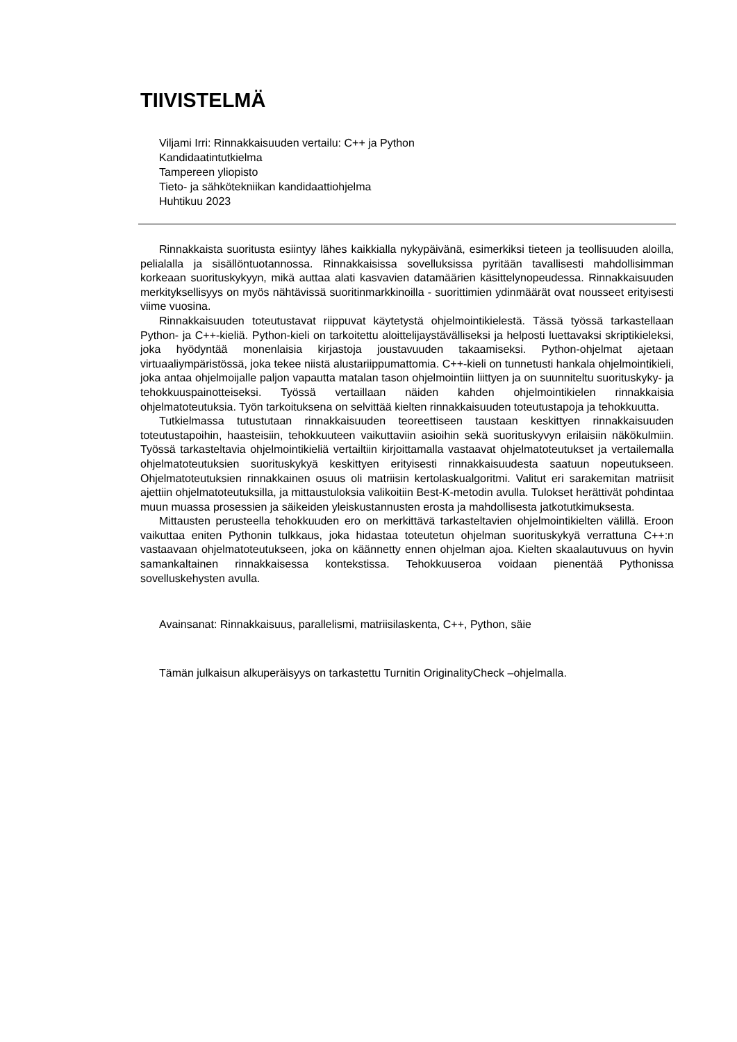TIIVISTELMÄ
Viljami Irri: Rinnakkaisuuden vertailu: C++ ja Python
Kandidaatintutkielma
Tampereen yliopisto
Tieto- ja sähkötekniikan kandidaattiohjelma
Huhtikuu 2023
Rinnakkaista suoritusta esiintyy lähes kaikkialla nykypäivänä, esimerkiksi tieteen ja teollisuuden aloilla, pelialalla ja sisällöntuotannossa. Rinnakkaisissa sovelluksissa pyritään tavallisesti mahdollisimman korkeaan suorituskykyyn, mikä auttaa alati kasvavien datamäärien käsittelynopeudessa. Rinnakkaisuuden merkityksellisyys on myös nähtävissä suoritinmarkkinoilla - suorittimien ydinmäärät ovat nousseet erityisesti viime vuosina.
Rinnakkaisuuden toteutustavat riippuvat käytetystä ohjelmointikielestä. Tässä työssä tarkastellaan Python- ja C++-kieliä. Python-kieli on tarkoitettu aloittelijaystävälliseksi ja helposti luettavaksi skriptikieleksi, joka hyödyntää monenlaisia kirjastoja joustavuuden takaamiseksi. Python-ohjelmat ajetaan virtuaaliympäristössä, joka tekee niistä alustariippumattomia. C++-kieli on tunnetusti hankala ohjelmointikieli, joka antaa ohjelmoijalle paljon vapautta matalan tason ohjelmointiin liittyen ja on suunniteltu suorituskyky- ja tehokkuuspainotteiseksi. Työssä vertaillaan näiden kahden ohjelmointikielen rinnakkaisia ohjelmatoteutuksia. Työn tarkoituksena on selvittää kielten rinnakkaisuuden toteutustapoja ja tehokkuutta.
Tutkielmassa tutustutaan rinnakkaisuuden teoreettiseen taustaan keskittyen rinnakkaisuuden toteutustapoihin, haasteisiin, tehokkuuteen vaikuttaviin asioihin sekä suorituskyvyn erilaisiin näkökulmiin. Työssä tarkasteltavia ohjelmointikieliä vertailtiin kirjoittamalla vastaavat ohjelmatoteutukset ja vertailemalla ohjelmatoteutuksien suorituskykyä keskittyen erityisesti rinnakkaisuudesta saatuun nopeutukseen. Ohjelmatoteutuksien rinnakkainen osuus oli matriisin kertolaskualgoritmi. Valitut eri sarakemitan matriisit ajettiin ohjelmatoteutuksilla, ja mittaustuloksia valikoitiin Best-K-metodin avulla. Tulokset herättivät pohdintaa muun muassa prosessien ja säikeiden yleiskustannusten erosta ja mahdollisesta jatkotutkimuksesta.
Mittausten perusteella tehokkuuden ero on merkittävä tarkasteltavien ohjelmointikielten välillä. Eroon vaikuttaa eniten Pythonin tulkkaus, joka hidastaa toteutetun ohjelman suorituskykyä verrattuna C++:n vastaavaan ohjelmatoteutukseen, joka on käännetty ennen ohjelman ajoa. Kielten skaalautuvuus on hyvin samankaltainen rinnakkaisessa kontekstissa. Tehokkuuseroa voidaan pienentää Pythonissa sovelluskehysten avulla.
Avainsanat: Rinnakkaisuus, parallelismi, matriisilaskenta, C++, Python, säie
Tämän julkaisun alkuperäisyys on tarkastettu Turnitin OriginalityCheck –ohjelmalla.